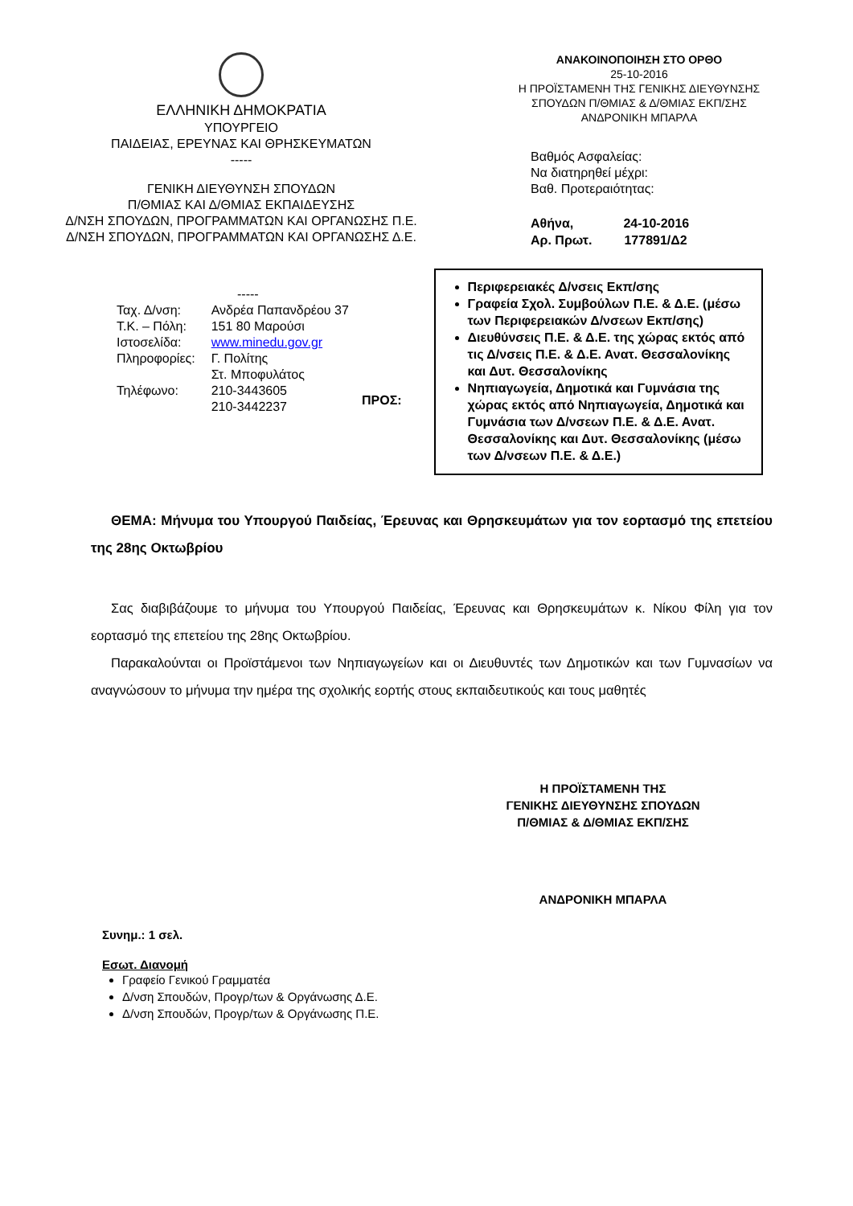ΕΛΛΗΝΙΚΗ ΔΗΜΟΚΡΑΤΙΑ
ΥΠΟΥΡΓΕΙΟ
ΠΑΙΔΕΙΑΣ, ΕΡΕΥΝΑΣ ΚΑΙ ΘΡΗΣΚΕΥΜΑΤΩΝ
-----
ΓΕΝΙΚΗ ΔΙΕΥΘΥΝΣΗ ΣΠΟΥΔΩΝ
Π/ΘΜΙΑΣ ΚΑΙ Δ/ΘΜΙΑΣ ΕΚΠΑΙΔΕΥΣΗΣ
Δ/ΝΣΗ ΣΠΟΥΔΩΝ, ΠΡΟΓΡΑΜΜΑΤΩΝ ΚΑΙ ΟΡΓΑΝΩΣΗΣ Π.Ε.
Δ/ΝΣΗ ΣΠΟΥΔΩΝ, ΠΡΟΓΡΑΜΜΑΤΩΝ ΚΑΙ ΟΡΓΑΝΩΣΗΣ Δ.Ε.
ΑΝΑΚΟΙΝΟΠΟΙΗΣΗ ΣΤΟ ΟΡΘΟ
25-10-2016
Η ΠΡΟΪΣΤΑΜΕΝΗ ΤΗΣ ΓΕΝΙΚΗΣ ΔΙΕΥΘΥΝΣΗΣ
ΣΠΟΥΔΩΝ Π/ΘΜΙΑΣ & Δ/ΘΜΙΑΣ ΕΚΠ/ΣΗΣ
ΑΝΔΡΟΝΙΚΗ ΜΠΑΡΛΑ
Βαθμός Ασφαλείας:
Να διατηρηθεί μέχρι:
Βαθ. Προτεραιότητας:
Αθήνα, 24-10-2016
Αρ. Πρωτ. 177891/Δ2
-----
| Ταχ. Δ/νση: | Ανδρέα Παπανδρέου 37 |
| Τ.Κ. – Πόλη: | 151 80 Μαρούσι |
| Ιστοσελίδα: | www.minedu.gov.gr |
| Πληροφορίες: | Γ. Πολίτης Στ. Μποφυλάτος |
| Τηλέφωνο: | 210-3443605 210-3442237 |
ΠΡΟΣ:
Περιφερειακές Δ/νσεις Εκπ/σης
Γραφεία Σχολ. Συμβούλων Π.Ε. & Δ.Ε. (μέσω των Περιφερειακών Δ/νσεων Εκπ/σης)
Διευθύνσεις Π.Ε. & Δ.Ε. της χώρας εκτός από τις Δ/νσεις Π.Ε. & Δ.Ε. Ανατ. Θεσσαλονίκης και Δυτ. Θεσσαλονίκης
Νηπιαγωγεία, Δημοτικά και Γυμνάσια της χώρας εκτός από Νηπιαγωγεία, Δημοτικά και Γυμνάσια των Δ/νσεων Π.Ε. & Δ.Ε. Ανατ. Θεσσαλονίκης και Δυτ. Θεσσαλονίκης (μέσω των Δ/νσεων Π.Ε. & Δ.Ε.)
ΘΕΜΑ: Μήνυμα του Υπουργού Παιδείας, Έρευνας και Θρησκευμάτων για τον εορτασμό της επετείου της 28ης Οκτωβρίου
Σας διαβιβάζουμε το μήνυμα του Υπουργού Παιδείας, Έρευνας και Θρησκευμάτων κ. Νίκου Φίλη για τον εορτασμό της επετείου της 28ης Οκτωβρίου.
Παρακαλούνται οι Προϊστάμενοι των Νηπιαγωγείων και οι Διευθυντές των Δημοτικών και των Γυμνασίων να αναγνώσουν το μήνυμα την ημέρα της σχολικής εορτής στους εκπαιδευτικούς και τους μαθητές
Η ΠΡΟΪΣΤΑΜΕΝΗ ΤΗΣ
ΓΕΝΙΚΗΣ ΔΙΕΥΘΥΝΣΗΣ ΣΠΟΥΔΩΝ
Π/ΘΜΙΑΣ & Δ/ΘΜΙΑΣ ΕΚΠ/ΣΗΣ
ΑΝΔΡΟΝΙΚΗ ΜΠΑΡΛΑ
Συνημ.: 1 σελ.
Εσωτ. Διανομή
Γραφείο Γενικού Γραμματέα
Δ/νση Σπουδών, Προγρ/των & Οργάνωσης Δ.Ε.
Δ/νση Σπουδών, Προγρ/των & Οργάνωσης Π.Ε.